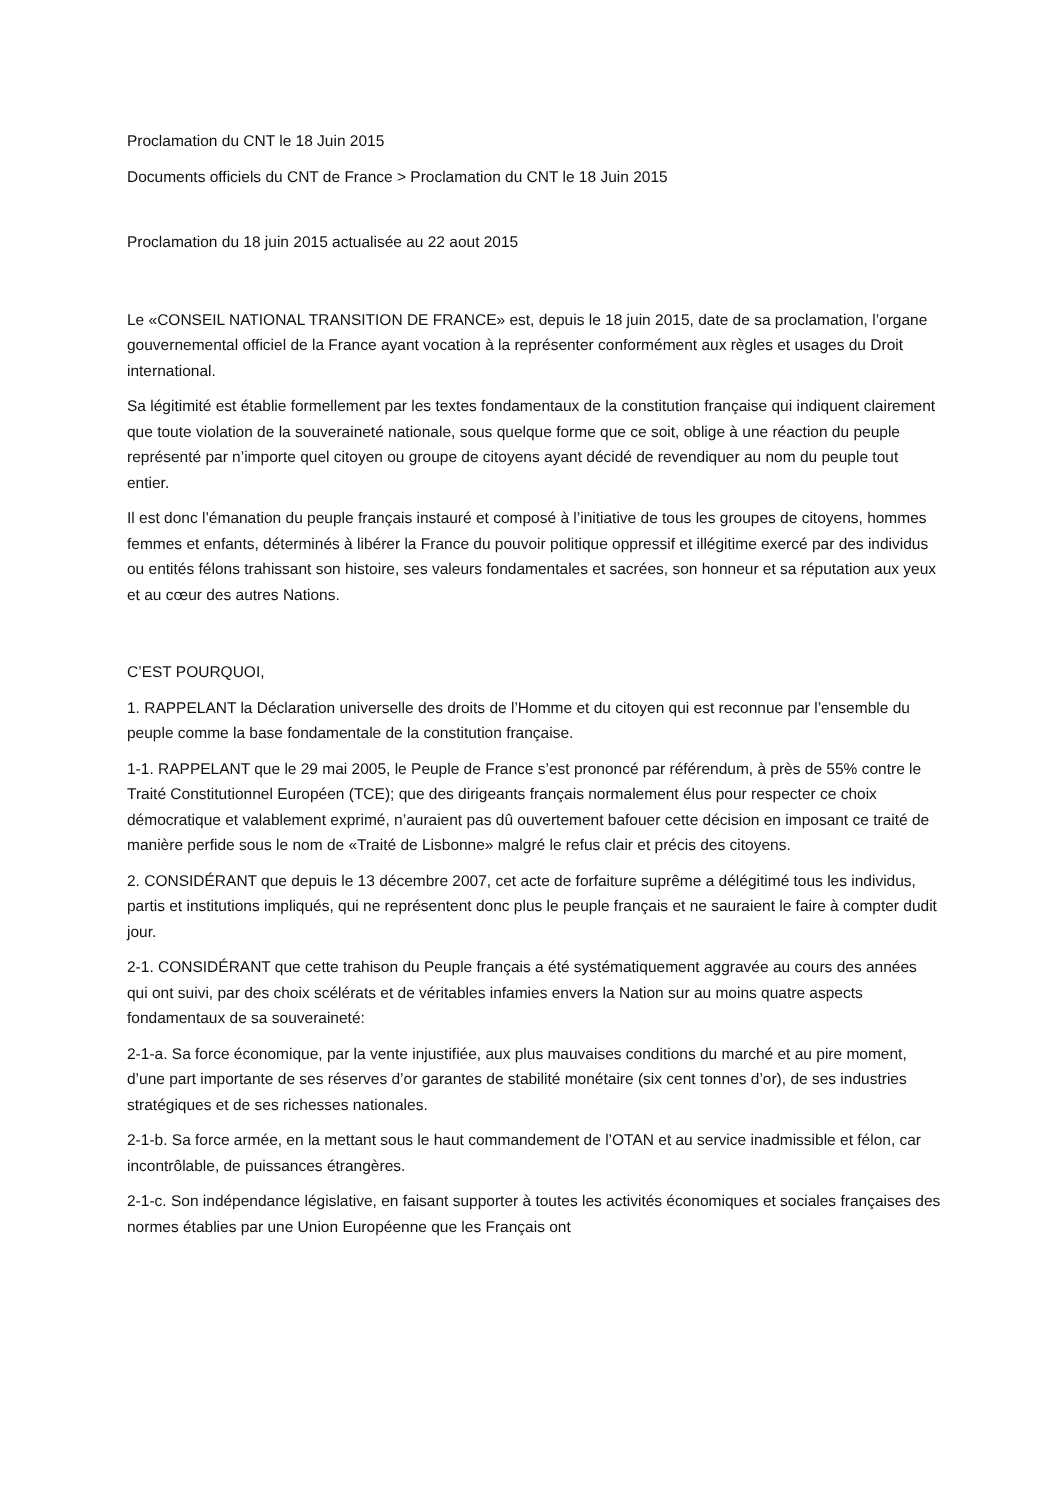Proclamation du CNT le 18 Juin 2015
Documents officiels du CNT de France > Proclamation du CNT le 18 Juin 2015
Proclamation du 18 juin 2015 actualisée au 22 aout 2015
Le «CONSEIL NATIONAL TRANSITION DE FRANCE» est, depuis le 18 juin 2015, date de sa proclamation, l’organe gouvernemental officiel de la France ayant vocation à la représenter conformément aux règles et usages du Droit international.
Sa légitimité est établie formellement par les textes fondamentaux de la constitution française qui indiquent clairement que toute violation de la souveraineté nationale, sous quelque forme que ce soit, oblige à une réaction du peuple représenté par n’importe quel citoyen ou groupe de citoyens ayant décidé de revendiquer au nom du peuple tout entier.
Il est donc l’émanation du peuple français instauré et composé à l’initiative de tous les groupes de citoyens, hommes femmes et enfants, déterminés à libérer la France du pouvoir politique oppressif et illégitime exercé par des individus ou entités félons trahissant son histoire, ses valeurs fondamentales et sacrées, son honneur et sa réputation aux yeux et au cœur des autres Nations.
C’EST POURQUOI,
1. RAPPELANT la Déclaration universelle des droits de l’Homme et du citoyen qui est reconnue par l’ensemble du peuple comme la base fondamentale de la constitution française.
1-1. RAPPELANT que le 29 mai 2005, le Peuple de France s’est prononcé par référendum, à près de 55% contre le Traité Constitutionnel Européen (TCE); que des dirigeants français normalement élus pour respecter ce choix démocratique et valablement exprimé, n’auraient pas dû ouvertement bafouer cette décision en imposant ce traité de manière perfide sous le nom de «Traité de Lisbonne» malgré le refus clair et précis des citoyens.
2. CONSIDÉRANT que depuis le 13 décembre 2007, cet acte de forfaiture suprême a délégitimé tous les individus, partis et institutions impliqués, qui ne représentent donc plus le peuple français et ne sauraient le faire à compter dudit jour.
2-1. CONSIDÉRANT que cette trahison du Peuple français a été systématiquement aggravée au cours des années qui ont suivi, par des choix scélérats et de véritables infamies envers la Nation sur au moins quatre aspects fondamentaux de sa souveraineté:
2-1-a. Sa force économique, par la vente injustifiée, aux plus mauvaises conditions du marché et au pire moment, d’une part importante de ses réserves d’or garantes de stabilité monétaire (six cent tonnes d’or), de ses industries stratégiques et de ses richesses nationales.
2-1-b. Sa force armée, en la mettant sous le haut commandement de l’OTAN et au service inadmissible et félon, car incontrôlable, de puissances étrangères.
2-1-c. Son indépendance législative, en faisant supporter à toutes les activités économiques et sociales françaises des normes établies par une Union Européenne que les Français ont